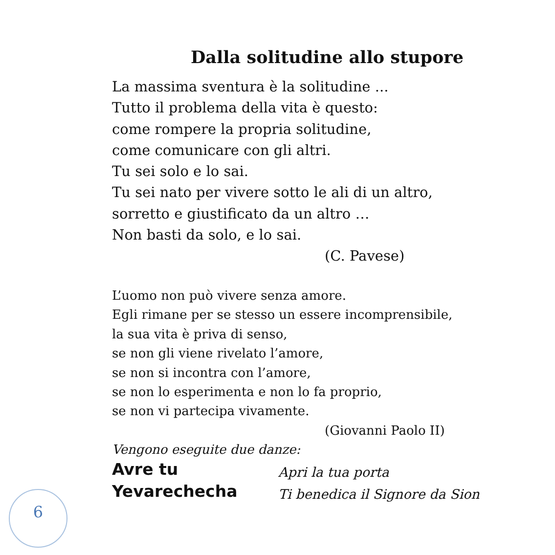Dalla solitudine allo stupore
La massima sventura è la solitudine ...
Tutto il problema della vita è questo:
come rompere la propria solitudine,
come comunicare con gli altri.
Tu sei solo e lo sai.
Tu sei nato per vivere sotto le ali di un altro,
sorretto e giustificato da un altro …
Non basti da solo, e lo sai.
(C. Pavese)
L’uomo non può vivere senza amore.
Egli rimane per se stesso un essere incomprensibile,
la sua vita è priva di senso,
se non gli viene rivelato l’amore,
se non si incontra con l’amore,
se non lo esperimenta e non lo fa proprio,
se non vi partecipa vivamente.
(Giovanni Paolo II)
Vengono eseguite due danze:
Avre tu Apri la tua porta
Yevarechecha Ti benedica il Signore da Sion
6